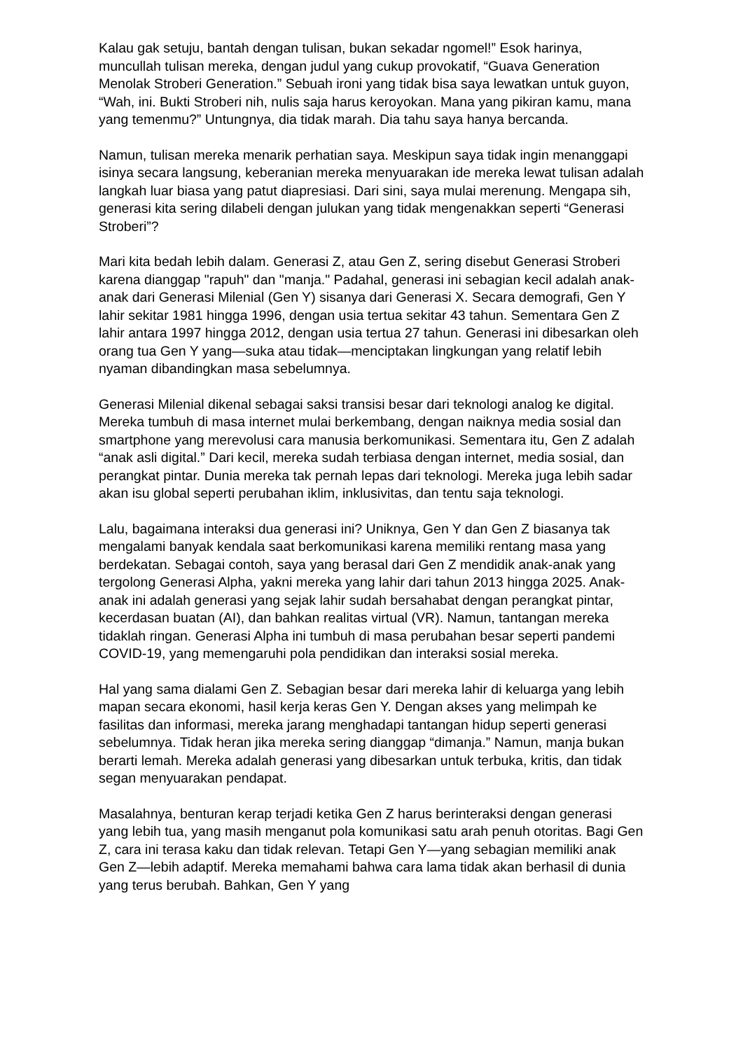Kalau gak setuju, bantah dengan tulisan, bukan sekadar ngomel!” Esok harinya, muncullah tulisan mereka, dengan judul yang cukup provokatif, “Guava Generation Menolak Stroberi Generation.” Sebuah ironi yang tidak bisa saya lewatkan untuk guyon, “Wah, ini. Bukti Stroberi nih, nulis saja harus keroyokan. Mana yang pikiran kamu, mana yang temenmu?” Untungnya, dia tidak marah. Dia tahu saya hanya bercanda.
Namun, tulisan mereka menarik perhatian saya. Meskipun saya tidak ingin menanggapi isinya secara langsung, keberanian mereka menyuarakan ide mereka lewat tulisan adalah langkah luar biasa yang patut diapresiasi. Dari sini, saya mulai merenung. Mengapa sih, generasi kita sering dilabeli dengan julukan yang tidak mengenakkan seperti “Generasi Stroberi”?
Mari kita bedah lebih dalam. Generasi Z, atau Gen Z, sering disebut Generasi Stroberi karena dianggap "rapuh" dan "manja." Padahal, generasi ini sebagian kecil adalah anak-anak dari Generasi Milenial (Gen Y) sisanya dari Generasi X. Secara demografi, Gen Y lahir sekitar 1981 hingga 1996, dengan usia tertua sekitar 43 tahun. Sementara Gen Z lahir antara 1997 hingga 2012, dengan usia tertua 27 tahun. Generasi ini dibesarkan oleh orang tua Gen Y yang—suka atau tidak—menciptakan lingkungan yang relatif lebih nyaman dibandingkan masa sebelumnya.
Generasi Milenial dikenal sebagai saksi transisi besar dari teknologi analog ke digital. Mereka tumbuh di masa internet mulai berkembang, dengan naiknya media sosial dan smartphone yang merevolusi cara manusia berkomunikasi. Sementara itu, Gen Z adalah “anak asli digital.” Dari kecil, mereka sudah terbiasa dengan internet, media sosial, dan perangkat pintar. Dunia mereka tak pernah lepas dari teknologi. Mereka juga lebih sadar akan isu global seperti perubahan iklim, inklusivitas, dan tentu saja teknologi.
Lalu, bagaimana interaksi dua generasi ini? Uniknya, Gen Y dan Gen Z biasanya tak mengalami banyak kendala saat berkomunikasi karena memiliki rentang masa yang berdekatan. Sebagai contoh, saya yang berasal dari Gen Z mendidik anak-anak yang tergolong Generasi Alpha, yakni mereka yang lahir dari tahun 2013 hingga 2025. Anak-anak ini adalah generasi yang sejak lahir sudah bersahabat dengan perangkat pintar, kecerdasan buatan (AI), dan bahkan realitas virtual (VR). Namun, tantangan mereka tidaklah ringan. Generasi Alpha ini tumbuh di masa perubahan besar seperti pandemi COVID-19, yang memengaruhi pola pendidikan dan interaksi sosial mereka.
Hal yang sama dialami Gen Z. Sebagian besar dari mereka lahir di keluarga yang lebih mapan secara ekonomi, hasil kerja keras Gen Y. Dengan akses yang melimpah ke fasilitas dan informasi, mereka jarang menghadapi tantangan hidup seperti generasi sebelumnya. Tidak heran jika mereka sering dianggap “dimanja.” Namun, manja bukan berarti lemah. Mereka adalah generasi yang dibesarkan untuk terbuka, kritis, dan tidak segan menyuarakan pendapat.
Masalahnya, benturan kerap terjadi ketika Gen Z harus berinteraksi dengan generasi yang lebih tua, yang masih menganut pola komunikasi satu arah penuh otoritas. Bagi Gen Z, cara ini terasa kaku dan tidak relevan. Tetapi Gen Y—yang sebagian memiliki anak Gen Z—lebih adaptif. Mereka memahami bahwa cara lama tidak akan berhasil di dunia yang terus berubah. Bahkan, Gen Y yang